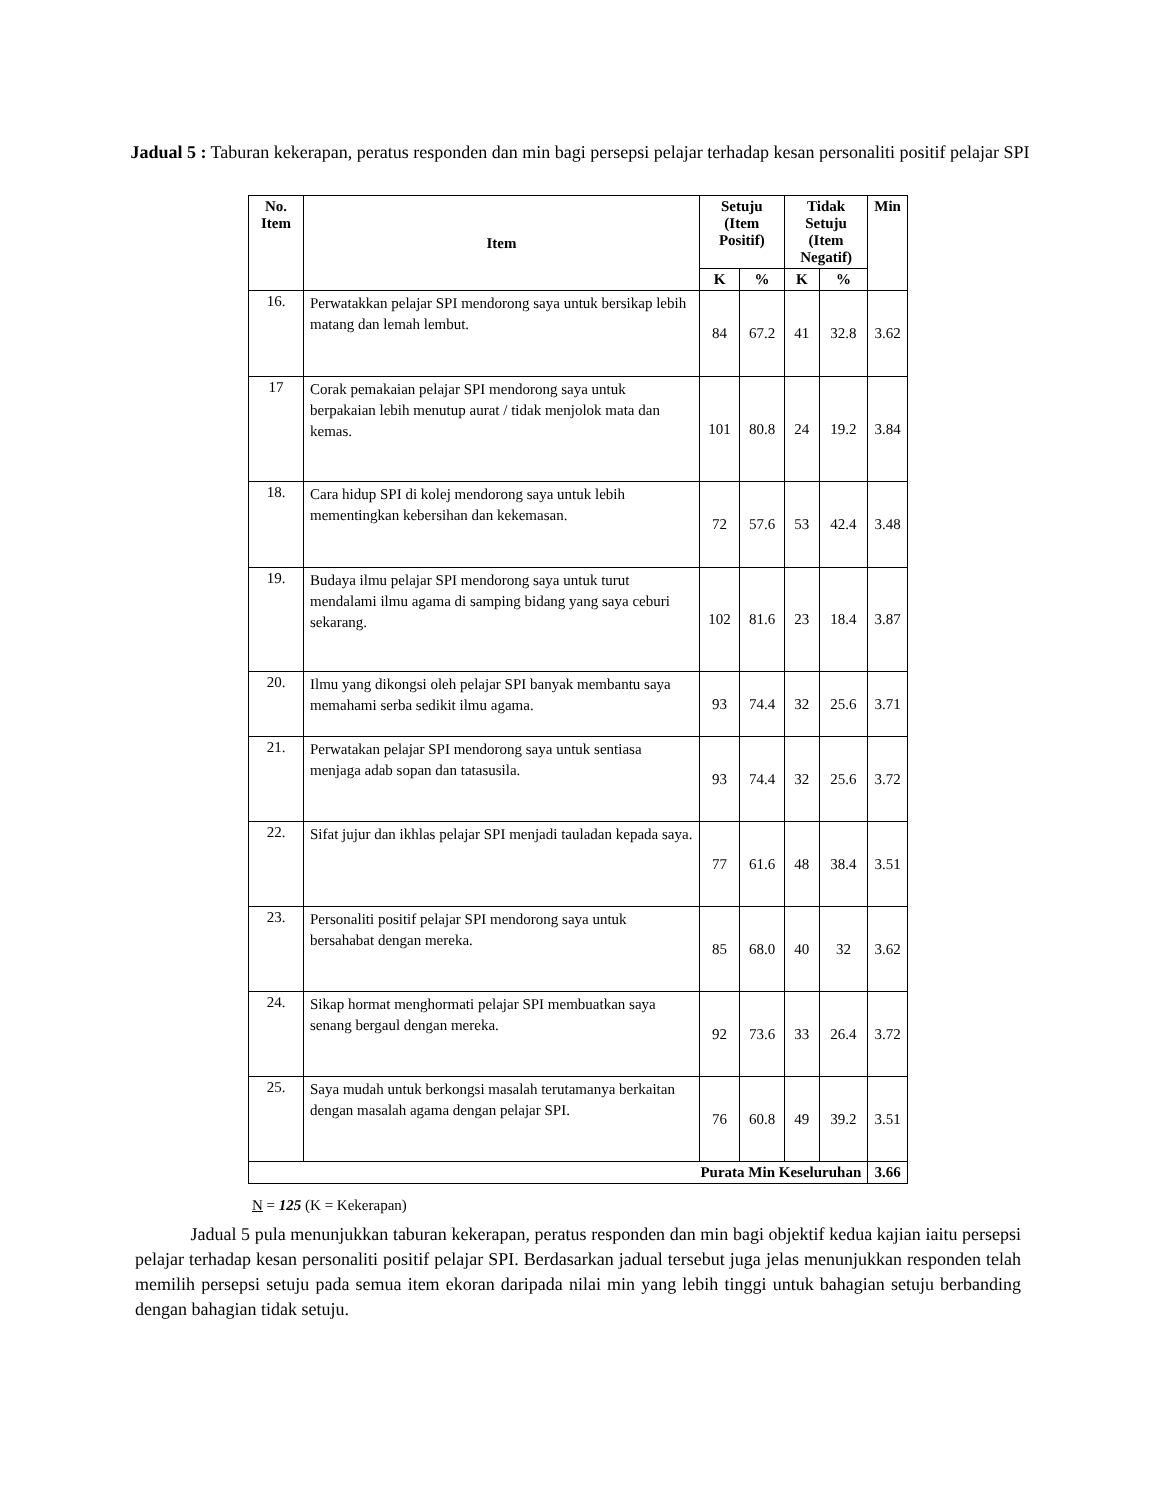Jadual 5 : Taburan kekerapan, peratus responden dan min bagi persepsi pelajar terhadap kesan personaliti positif pelajar SPI
| No. Item | Item | Setuju (Item Positif) | | Tidak Setuju (Item Negatif) | | Min |
| --- | --- | --- | --- | --- | --- | --- |
| | | K | % | K | % | |
| 16. | Perwatakkan pelajar SPI mendorong saya untuk bersikap lebih matang dan lemah lembut. | 84 | 67.2 | 41 | 32.8 | 3.62 |
| 17 | Corak pemakaian pelajar SPI mendorong saya untuk berpakaian lebih menutup aurat / tidak menjolok mata dan kemas. | 101 | 80.8 | 24 | 19.2 | 3.84 |
| 18. | Cara hidup SPI di kolej mendorong saya untuk lebih mementingkan kebersihan dan kekemasan. | 72 | 57.6 | 53 | 42.4 | 3.48 |
| 19. | Budaya ilmu pelajar SPI mendorong saya untuk turut mendalami ilmu agama di samping bidang yang saya ceburi sekarang. | 102 | 81.6 | 23 | 18.4 | 3.87 |
| 20. | Ilmu yang dikongsi oleh pelajar SPI banyak membantu saya memahami serba sedikit ilmu agama. | 93 | 74.4 | 32 | 25.6 | 3.71 |
| 21. | Perwatakan pelajar SPI mendorong saya untuk sentiasa menjaga adab sopan dan tatasusila. | 93 | 74.4 | 32 | 25.6 | 3.72 |
| 22. | Sifat jujur dan ikhlas pelajar SPI menjadi tauladan kepada saya. | 77 | 61.6 | 48 | 38.4 | 3.51 |
| 23. | Personaliti positif pelajar SPI mendorong saya untuk bersahabat dengan mereka. | 85 | 68.0 | 40 | 32 | 3.62 |
| 24. | Sikap hormat menghormati pelajar SPI membuatkan saya senang bergaul dengan mereka. | 92 | 73.6 | 33 | 26.4 | 3.72 |
| 25. | Saya mudah untuk berkongsi masalah terutamanya berkaitan dengan masalah agama dengan pelajar SPI. | 76 | 60.8 | 49 | 39.2 | 3.51 |
| Purata Min Keseluruhan | | | | | | 3.66 |
N = 125 (K = Kekerapan)
Jadual 5 pula menunjukkan taburan kekerapan, peratus responden dan min bagi objektif kedua kajian iaitu persepsi pelajar terhadap kesan personaliti positif pelajar SPI. Berdasarkan jadual tersebut juga jelas menunjukkan responden telah memilih persepsi setuju pada semua item ekoran daripada nilai min yang lebih tinggi untuk bahagian setuju berbanding dengan bahagian tidak setuju.